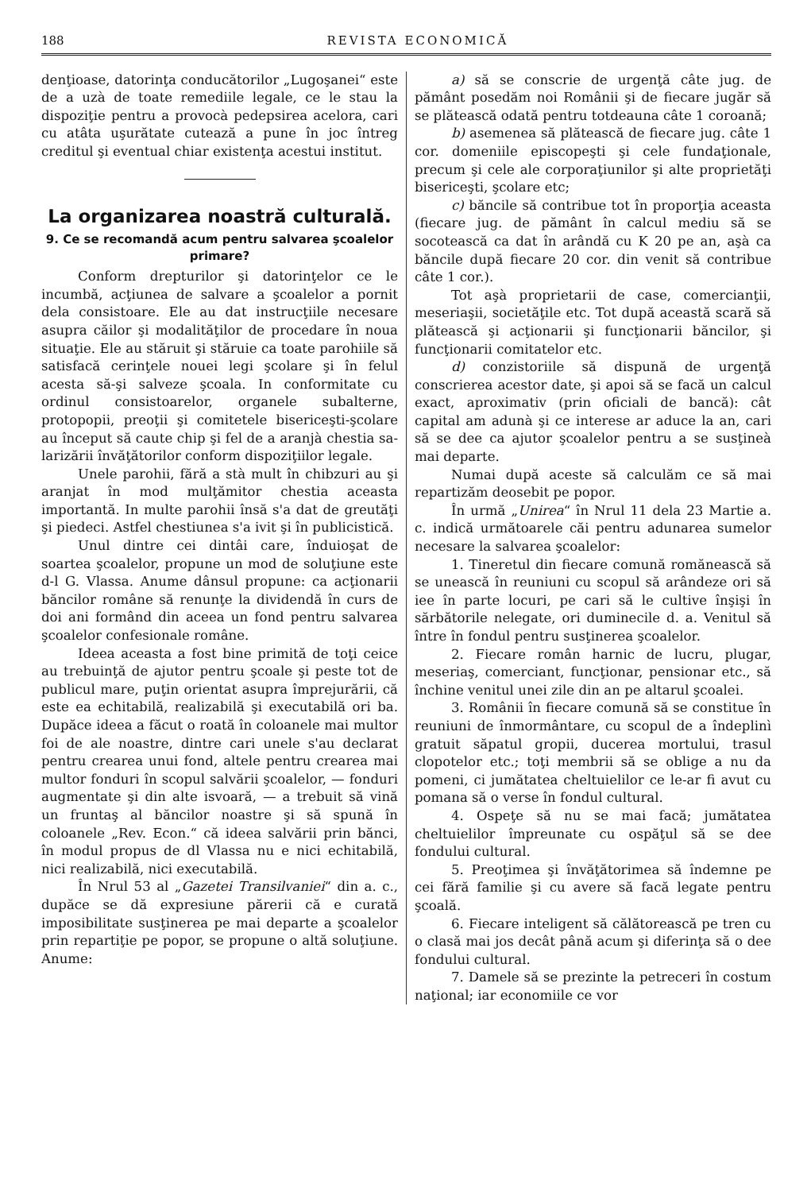188 REVISTA ECONOMICĂ
denţioase, datorinţa conducătorilor „Lugo­şanei“ este de a uzà de toate remediile le­gale, ce le stau la dispoziţie pentru a pro­vocà pedepsirea acelora, cari cu atâta uşu­rătate cutează a pune în joc întreg creditul şi eventual chiar existenţa acestui institut.
La organizarea noastră culturală.
9. Ce se recomandă acum pentru salvarea şcoalelor primare?
Conform drepturilor şi datorinţelor ce le incumbă, acţiunea de salvare a şcoalelor a pornit dela consistoare. Ele au dat instruc­ţiile necesare asupra căilor şi modalităţilor de procedare în noua situaţie. Ele au stăruit şi stăruie ca toate parohiile să satisfacă cerinţele nouei legi şcolare şi în felul acesta să-şi salveze şcoala. In conformitate cu ordinul consistoa­relor, organele subalterne, protopopii, preoţii şi comitetele bisericeşti-şcolare au început să caute chip şi fel de a aranjà chestia sa­larizării învăţătorilor conform dispoziţiilor legale.
Unele parohii, fără a stà mult în chib­zuri au şi aranjat în mod mulţămitor chestia aceasta importantă. In multe parohii însă s'a dat de greutăţi şi piedeci. Astfel ches­tiunea s'a ivit şi în publicistică.
Unul dintre cei dintâi care, înduioşat de soartea şcoalelor, propune un mod de so­luţiune este d-l G. Vlassa. Anume dânsul propune: ca acţionarii băncilor române să renunţe la dividendă în curs de doi ani for­mând din aceea un fond pentru salvarea şcoalelor confesionale române.
Ideea aceasta a fost bine primită de toţi ceice au trebuinţă de ajutor pentru şcoale şi peste tot de publicul mare, puţin orientat asupra împrejurării, că este ea echitabilă, realizabilă şi executabilă ori ba. Dupăce ideea a făcut o roată în coloanele mai multor foi de ale noastre, dintre cari unele s'au de­clarat pentru crearea unui fond, altele pentru crearea mai multor fonduri în scopul salvării şcoalelor, — fonduri augmentate şi din alte isvoară, — a trebuit să vină un fruntaş al băncilor noastre şi să spună în coloanele „Rev. Econ.“ că ideea salvării prin bănci, în modul propus de dl Vlassa nu e nici echi­tabilă, nici realizabilă, nici executabilă.
În Nrul 53 al „Gazetei Transilvaniei“ din a. c., dupăce se dă expresiune părerii că e curată imposibilitate susţinerea pe mai de­parte a şcoalelor prin repartiţie pe popor, se propune o altă soluţiune. Anume:
a) să se conscrie de urgenţă câte jug. de pământ posedăm noi Românii şi de fie­care jugăr să se plătească odată pentru tot­deauna câte 1 coroană;
b) asemenea să plătească de fiecare jug. câte 1 cor. domeniile episcopeşti şi cele fun­daţionale, precum şi cele ale corporaţiunilor şi alte proprietăţi bisericeşti, şcolare etc;
c) băncile să contribue tot în proporţia aceasta (fiecare jug. de pământ în calcul mediu să se socotească ca dat în arândă cu K 20 pe an, aşà ca băncile după fiecare 20 cor. din venit să contribue câte 1 cor.).
Tot aşà proprietarii de case, comerci­anţii, meseriaşii, societăţile etc. Tot după această scară să plătească şi acţionarii şi funcţionarii băncilor, şi funcţionarii comita­telor etc.
d) conzistoriile să dispună de urgenţă conscrierea acestor date, şi apoi să se facă un calcul exact, aproximativ (prin oficiali de bancă): cât capital am adunà şi ce interese ar aduce la an, cari să se dee ca ajutor şcoalelor pentru a se susţineà mai departe.
Numai după aceste să calculăm ce să mai repartizăm deosebit pe popor.
În urmă „Unirea“ în Nrul 11 dela 23 Martie a. c. indică următoarele căi pentru adunarea sumelor necesare la salvarea şcoalelor:
1. Tineretul din fiecare comună romă­nească să se unească în reuniuni cu scopul să arândeze ori să iee în parte locuri, pe cari să le cultive înşişi în sărbătorile nele­gate, ori duminecile d. a. Venitul să între în fondul pentru susţinerea şcoalelor.
2. Fiecare român harnic de lucru, plu­gar, meseriaş, comerciant, funcţionar, pen­sionar etc., să închine venitul unei zile din an pe altarul şcoalei.
3. Românii în fiecare comună să se constitue în reuniuni de înmormântare, cu scopul de a îndeplinì gratuit săpatul gropii, ducerea mortului, trasul clopotelor etc.; toţi membrii să se oblige a nu da pomeni, ci ju­mătatea cheltuielilor ce le-ar fi avut cu po­mana să o verse în fondul cultural.
4. Ospeţe să nu se mai facă; jumătatea cheltuielilor împreunate cu ospăţul să se dee fondului cultural.
5. Preoţimea şi învăţătorimea să în­demne pe cei fără familie şi cu avere să facă legate pentru şcoală.
6. Fiecare inteligent să călătorească pe tren cu o clasă mai jos decât până acum şi diferinţa să o dee fondului cultural.
7. Damele să se prezinte la petreceri în costum naţional; iar economiile ce vor